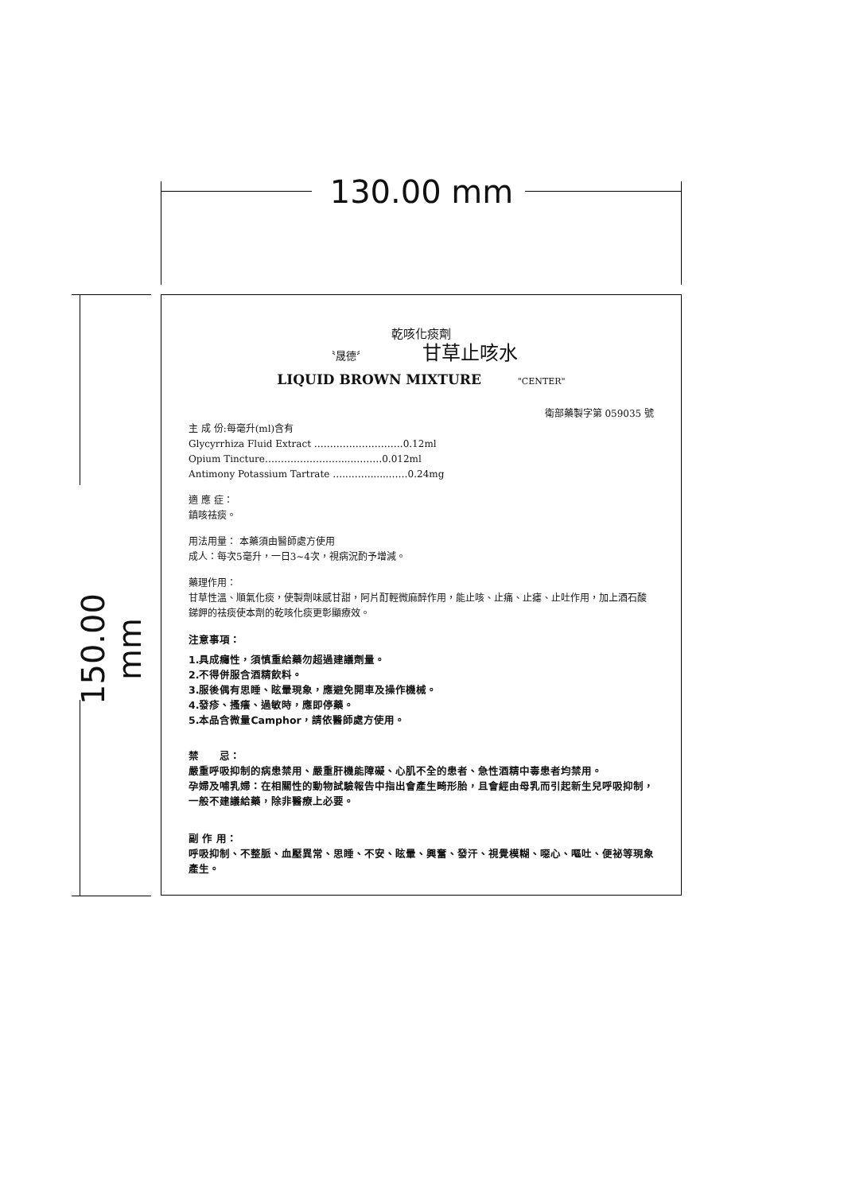130.00 mm
150.00 mm
乾咳化痰劑
〝晟德〞 甘草止咳水
LIQUID BROWN MIXTURE "CENTER"
衛部藥製字第 059035 號
主 成 份:每毫升(ml)含有
Glycyrrhiza Fluid Extract ……………………….0.12ml
Opium Tincture……………………....………0.012ml
Antimony Potassium Tartrate …...……......……0.24mg
適 應 症：
鎮咳祛痰。
用法用量： 本藥須由醫師處方使用
成人：每次5毫升，一日3~4次，視病況酌予增減。
藥理作用：
甘草性溫、順氣化痰，使製劑味感甘甜，阿片酊輕微麻醉作用，能止咳、止痛、止瘧、止吐作用，加上酒石酸銻鉀的祛痰使本劑的乾咳化痰更彰顯療效。
注意事項：
1.具成癮性，須慎重給藥勿超過建議劑量。
2.不得併服含酒精飲料。
3.服後偶有思睡、眩暈現象，應避免開車及操作機械。
4.發疹、搔癢、過敏時，應即停藥。
5.本品含微量Camphor，請依醫師處方使用。
禁　　忌：
嚴重呼吸抑制的病患禁用、嚴重肝機能障礙、心肌不全的患者、急性酒精中毒患者均禁用。
孕婦及哺乳婦：在相關性的動物試驗報告中指出會產生畸形胎，且會經由母乳而引起新生兒呼吸抑制，一般不建議給藥，除非醫療上必要。
副 作 用：
呼吸抑制、不整脈、血壓異常、思睡、不安、眩暈、興奮、發汗、視覺模糊、噁心、嘔吐、便祕等現象產生。